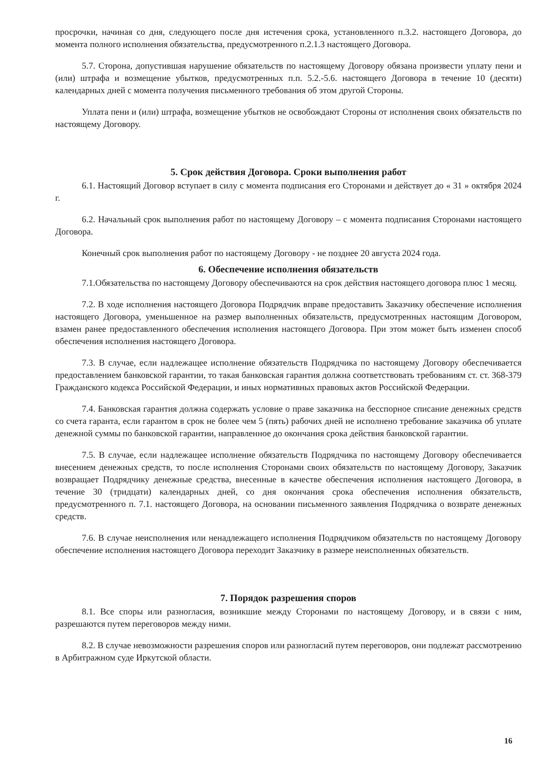просрочки, начиная со дня, следующего после дня истечения срока, установленного п.3.2. настоящего Договора, до момента полного исполнения обязательства, предусмотренного п.2.1.3 настоящего Договора.
5.7. Сторона, допустившая нарушение обязательств по настоящему Договору обязана произвести уплату пени и (или) штрафа и возмещение убытков, предусмотренных п.п. 5.2.-5.6. настоящего Договора в течение 10 (десяти) календарных дней с момента получения письменного требования об этом другой Стороны.
Уплата пени и (или) штрафа, возмещение убытков не освобождают Стороны от исполнения своих обязательств по настоящему Договору.
5. Срок действия Договора. Сроки выполнения работ
6.1. Настоящий Договор вступает в силу с момента подписания его Сторонами и действует до « 31 » октября 2024 г.
6.2. Начальный срок выполнения работ по настоящему Договору – с момента подписания Сторонами настоящего Договора.
Конечный срок выполнения работ по настоящему Договору - не позднее 20 августа 2024 года.
6. Обеспечение исполнения обязательств
7.1.Обязательства по настоящему Договору обеспечиваются на срок действия настоящего договора плюс 1 месяц.
7.2. В ходе исполнения настоящего Договора Подрядчик вправе предоставить Заказчику обеспечение исполнения настоящего Договора, уменьшенное на размер выполненных обязательств, предусмотренных настоящим Договором, взамен ранее предоставленного обеспечения исполнения настоящего Договора. При этом может быть изменен способ обеспечения исполнения настоящего Договора.
7.3. В случае, если надлежащее исполнение обязательств Подрядчика по настоящему Договору обеспечивается предоставлением банковской гарантии, то такая банковская гарантия должна соответствовать требованиям ст. ст. 368-379 Гражданского кодекса Российской Федерации, и иных нормативных правовых актов Российской Федерации.
7.4. Банковская гарантия должна содержать условие о праве заказчика на бесспорное списание денежных средств со счета гаранта, если гарантом в срок не более чем 5 (пять) рабочих дней не исполнено требование заказчика об уплате денежной суммы по банковской гарантии, направленное до окончания срока действия банковской гарантии.
7.5. В случае, если надлежащее исполнение обязательств Подрядчика по настоящему Договору обеспечивается внесением денежных средств, то после исполнения Сторонами своих обязательств по настоящему Договору, Заказчик возвращает Подрядчику денежные средства, внесенные в качестве обеспечения исполнения настоящего Договора, в течение 30 (тридцати) календарных дней, со дня окончания срока обеспечения исполнения обязательств, предусмотренного п. 7.1. настоящего Договора, на основании письменного заявления Подрядчика о возврате денежных средств.
7.6. В случае неисполнения или ненадлежащего исполнения Подрядчиком обязательств по настоящему Договору обеспечение исполнения настоящего Договора переходит Заказчику в размере неисполненных обязательств.
7. Порядок разрешения споров
8.1. Все споры или разногласия, возникшие между Сторонами по настоящему Договору, и в связи с ним, разрешаются путем переговоров между ними.
8.2. В случае невозможности разрешения споров или разногласий путем переговоров, они подлежат рассмотрению в Арбитражном суде Иркутской области.
16